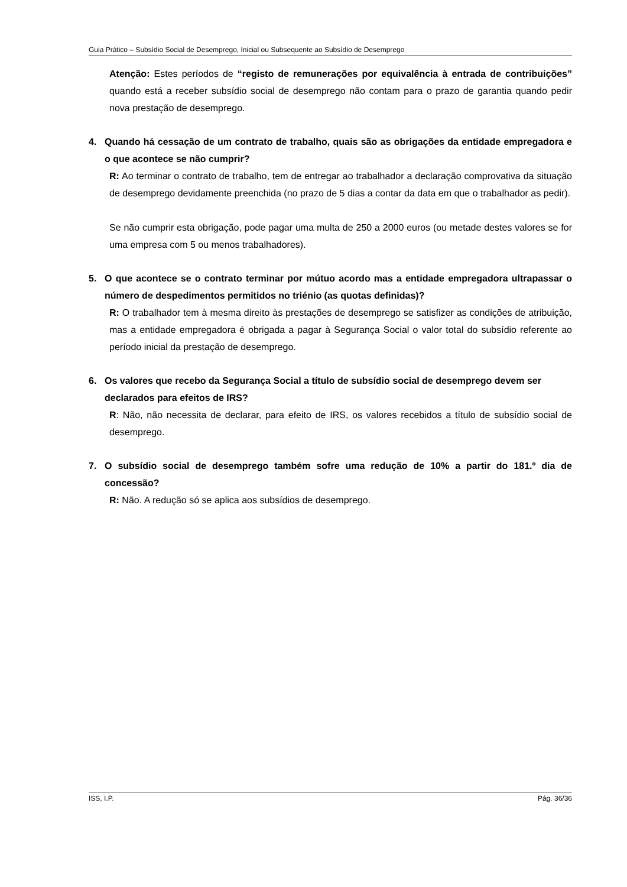Guia Prático – Subsídio Social de Desemprego, Inicial ou Subsequente ao Subsídio de Desemprego
Atenção: Estes períodos de “registo de remunerações por equivalência à entrada de contribuições” quando está a receber subsídio social de desemprego não contam para o prazo de garantia quando pedir nova prestação de desemprego.
4. Quando há cessação de um contrato de trabalho, quais são as obrigações da entidade empregadora e o que acontece se não cumprir?
R: Ao terminar o contrato de trabalho, tem de entregar ao trabalhador a declaração comprovativa da situação de desemprego devidamente preenchida (no prazo de 5 dias a contar da data em que o trabalhador as pedir).
Se não cumprir esta obrigação, pode pagar uma multa de 250 a 2000 euros (ou metade destes valores se for uma empresa com 5 ou menos trabalhadores).
5. O que acontece se o contrato terminar por mútuo acordo mas a entidade empregadora ultrapassar o número de despedimentos permitidos no triénio (as quotas definidas)?
R: O trabalhador tem à mesma direito às prestações de desemprego se satisfizer as condições de atribuição, mas a entidade empregadora é obrigada a pagar à Segurança Social o valor total do subsídio referente ao período inicial da prestação de desemprego.
6. Os valores que recebo da Segurança Social a título de subsídio social de desemprego devem ser declarados para efeitos de IRS?
R: Não, não necessita de declarar, para efeito de IRS, os valores recebidos a título de subsídio social de desemprego.
7. O subsídio social de desemprego também sofre uma redução de 10% a partir do 181.º dia de concessão?
R: Não. A redução só se aplica aos subsídios de desemprego.
ISS, I.P. Pág. 36/36